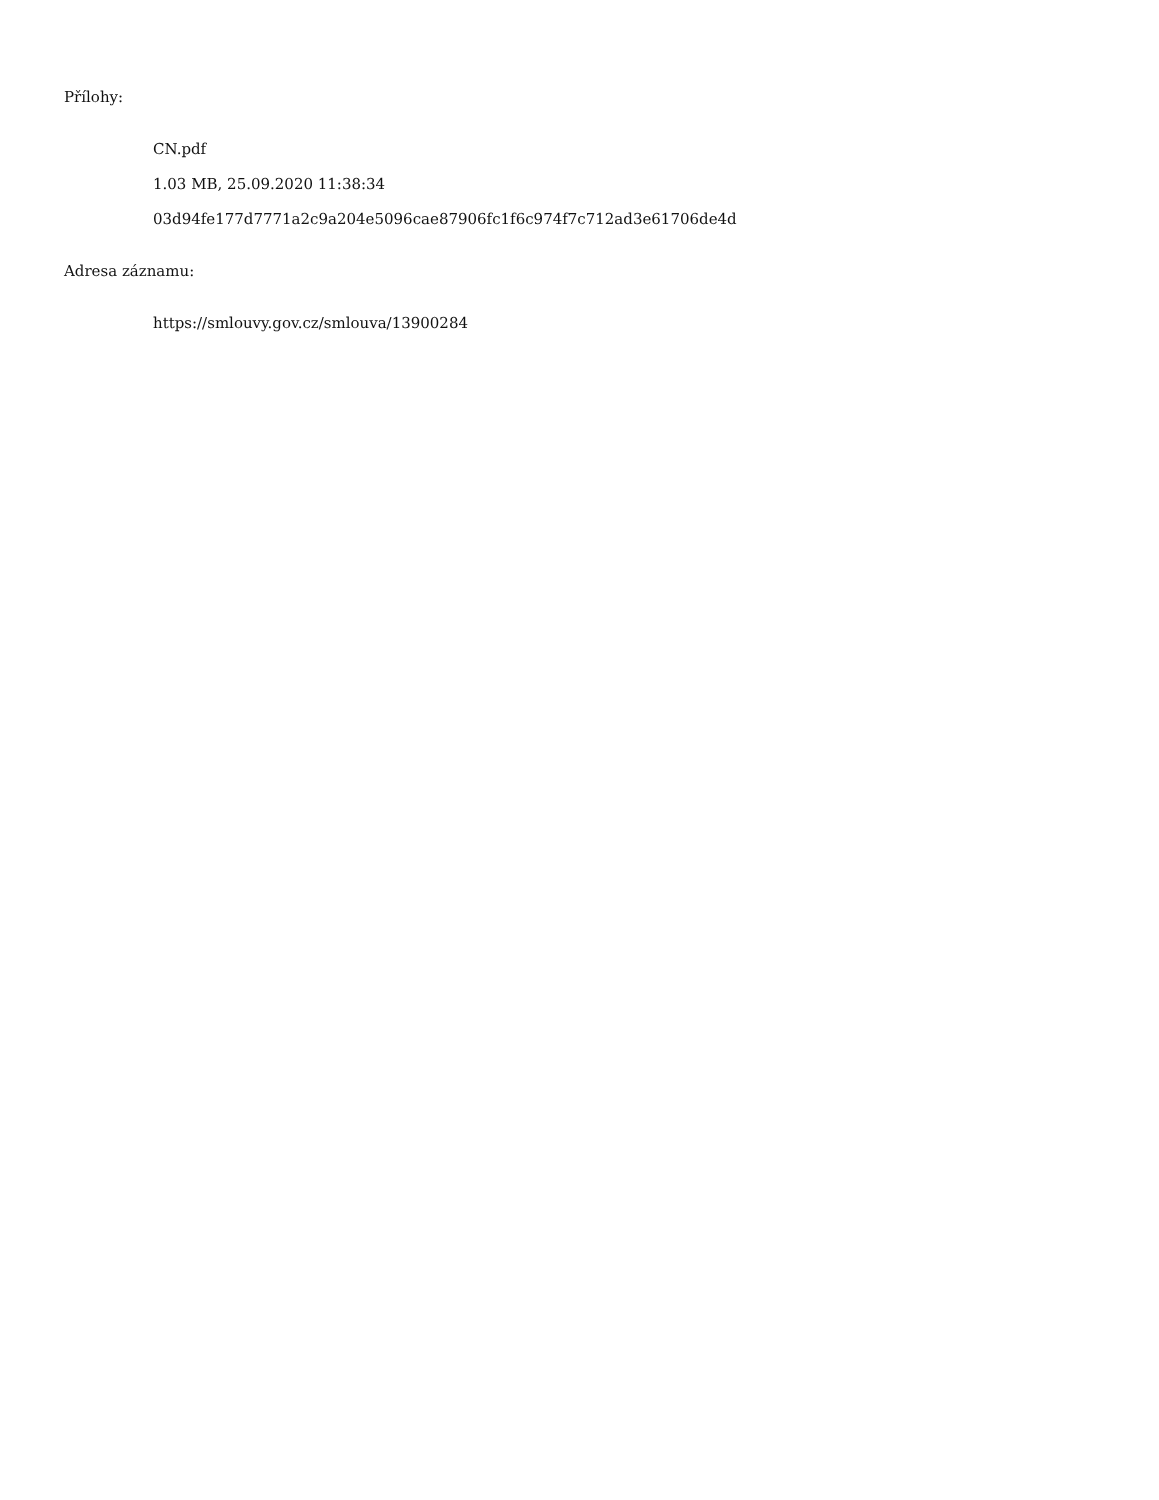Přílohy:
CN.pdf
1.03 MB, 25.09.2020 11:38:34
03d94fe177d7771a2c9a204e5096cae87906fc1f6c974f7c712ad3e61706de4d
Adresa záznamu:
https://smlouvy.gov.cz/smlouva/13900284